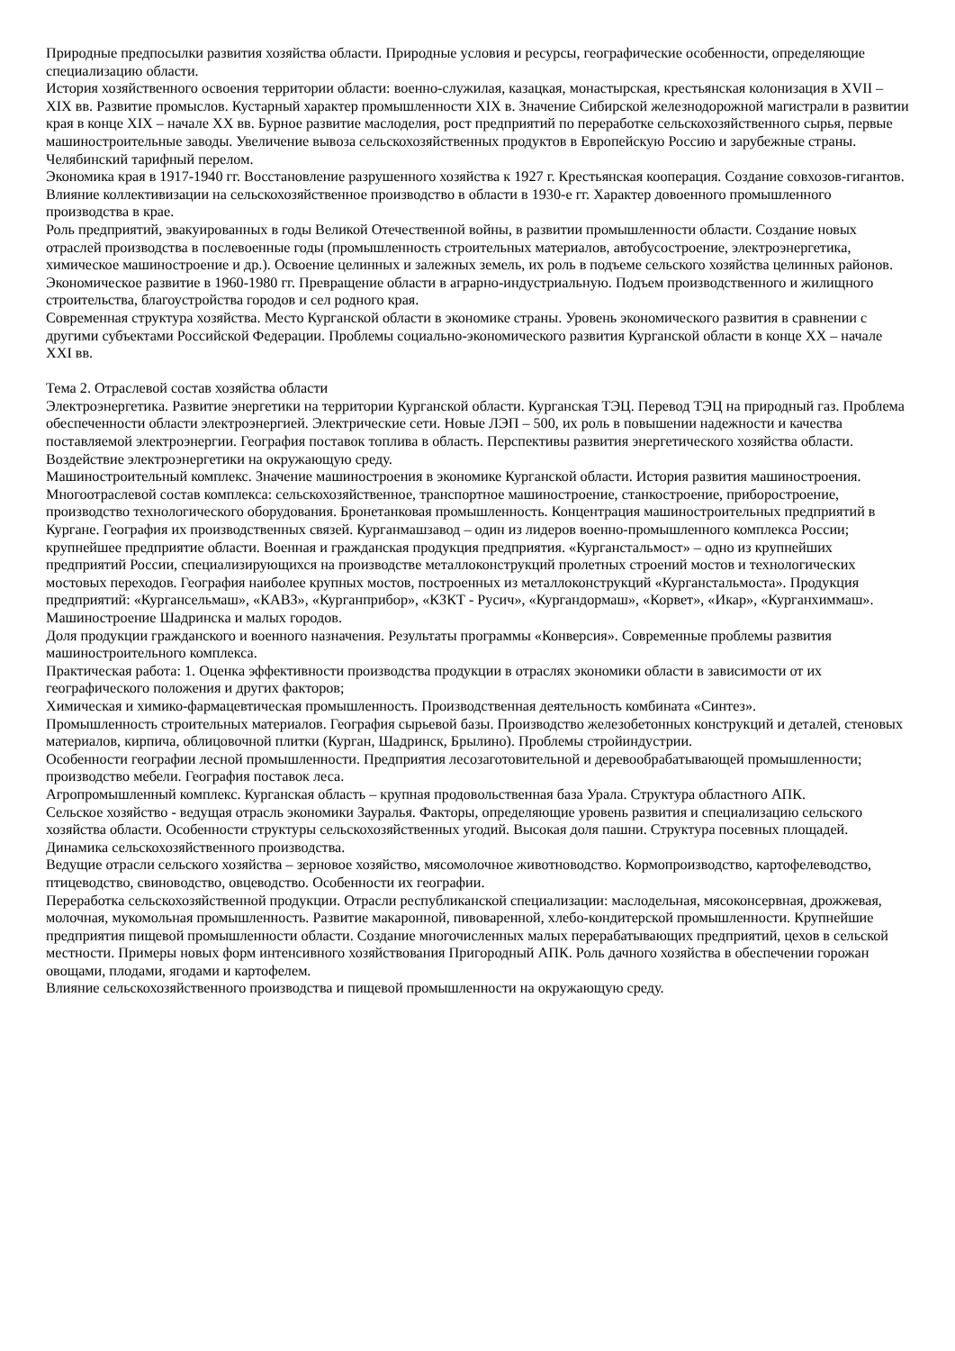Природные предпосылки развития хозяйства области. Природные условия и ресурсы, географические особенности, определяющие специализацию области.
История хозяйственного освоения территории области: военно-служилая, казацкая, монастырская, крестьянская колонизация в XVII – XIX вв. Развитие промыслов. Кустарный характер промышленности XIX в. Значение Сибирской железнодорожной магистрали в развитии края в конце XIX – начале XX вв. Бурное развитие маслоделия, рост предприятий по переработке сельскохозяйственного сырья, первые машиностроительные заводы. Увеличение вывоза сельскохозяйственных продуктов в Европейскую Россию и зарубежные страны. Челябинский тарифный перелом.
Экономика края в 1917-1940 гг. Восстановление разрушенного хозяйства к 1927 г. Крестьянская кооперация. Создание совхозов-гигантов. Влияние коллективизации на сельскохозяйственное производство в области в 1930-е гг. Характер довоенного промышленного производства в крае.
Роль предприятий, эвакуированных в годы Великой Отечественной войны, в развитии промышленности области. Создание новых отраслей производства в послевоенные годы (промышленность строительных материалов, автобусостроение, электроэнергетика, химическое машиностроение и др.). Освоение целинных и залежных земель, их роль в подъеме сельского хозяйства целинных районов.
Экономическое развитие в 1960-1980 гг. Превращение области в аграрно-индустриальную. Подъем производственного и жилищного строительства, благоустройства городов и сел родного края.
Современная структура хозяйства. Место Курганской области в экономике страны. Уровень экономического развития в сравнении с другими субъектами Российской Федерации. Проблемы социально-экономического развития Курганской области в конце XX – начале XXI вв.
Тема 2. Отраслевой состав хозяйства области
Электроэнергетика. Развитие энергетики на территории Курганской области. Курганская ТЭЦ. Перевод ТЭЦ на природный газ. Проблема обеспеченности области электроэнергией. Электрические сети. Новые ЛЭП – 500, их роль в повышении надежности и качества поставляемой электроэнергии. География поставок топлива в область. Перспективы развития энергетического хозяйства области.
Воздействие электроэнергетики на окружающую среду.
Машиностроительный комплекс. Значение машиностроения в экономике Курганской области. История развития машиностроения. Многоотраслевой состав комплекса: сельскохозяйственное, транспортное машиностроение, станкостроение, приборостроение, производство технологического оборудования. Бронетанковая промышленность. Концентрация машиностроительных предприятий в Кургане. География их производственных связей. Курганмашзавод – один из лидеров военно-промышленного комплекса России; крупнейшее предприятие области. Военная и гражданская продукция предприятия. «Курганстальмост» – одно из крупнейших предприятий России, специализирующихся на производстве металлоконструкций пролетных строений мостов и технологических мостовых переходов. География наиболее крупных мостов, построенных из металлоконструкций «Курганстальмоста». Продукция предприятий: «Кургансельмаш», «КАВЗ», «Курганприбор», «КЗКТ - Русич», «Кургандормаш», «Корвет», «Икар», «Курганхиммаш». Машиностроение Шадринска и малых городов.
Доля продукции гражданского и военного назначения. Результаты программы «Конверсия». Современные проблемы развития машиностроительного комплекса.
Практическая работа: 1. Оценка эффективности производства продукции в отраслях экономики области в зависимости от их географического положения и других факторов;
Химическая и химико-фармацевтическая промышленность. Производственная деятельность комбината «Синтез».
Промышленность строительных материалов. География сырьевой базы. Производство железобетонных конструкций и деталей, стеновых материалов, кирпича, облицовочной плитки (Курган, Шадринск, Брылино). Проблемы стройиндустрии.
Особенности географии лесной промышленности. Предприятия лесозаготовительной и деревообрабатывающей промышленности; производство мебели. География поставок леса.
Агропромышленный комплекс. Курганская область – крупная продовольственная база Урала. Структура областного АПК.
Сельское хозяйство - ведущая отрасль экономики Зауралья. Факторы, определяющие уровень развития и специализацию сельского хозяйства области. Особенности структуры сельскохозяйственных угодий. Высокая доля пашни. Структура посевных площадей. Динамика сельскохозяйственного производства.
Ведущие отрасли сельского хозяйства – зерновое хозяйство, мясомолочное животноводство. Кормопроизводство, картофелеводство, птицеводство, свиноводство, овцеводство. Особенности их географии.
Переработка сельскохозяйственной продукции. Отрасли республиканской специализации: маслодельная, мясоконсервная, дрожжевая, молочная, мукомольная промышленность. Развитие макаронной, пивоваренной, хлебо-кондитерской промышленности. Крупнейшие предприятия пищевой промышленности области. Создание многочисленных малых перерабатывающих предприятий, цехов в сельской местности. Примеры новых форм интенсивного хозяйствования Пригородный АПК. Роль дачного хозяйства в обеспечении горожан овощами, плодами, ягодами и картофелем.
Влияние сельскохозяйственного производства и пищевой промышленности на окружающую среду.